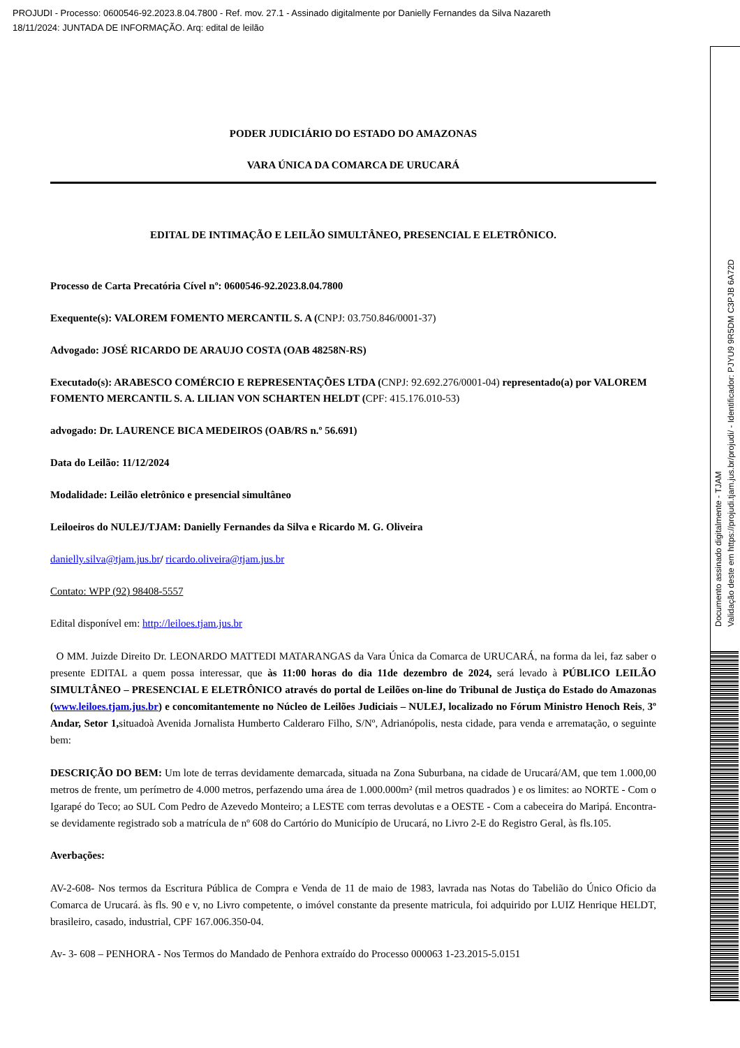PROJUDI - Processo: 0600546-92.2023.8.04.7800 - Ref. mov. 27.1 - Assinado digitalmente por Danielly Fernandes da Silva Nazareth
18/11/2024: JUNTADA DE INFORMAÇÃO. Arq: edital de leilão
PODER JUDICIÁRIO DO ESTADO DO AMAZONAS
VARA ÚNICA DA COMARCA DE URUCARÁ
EDITAL DE INTIMAÇÃO E LEILÃO SIMULTÂNEO, PRESENCIAL E ELETRÔNICO.
Processo de Carta Precatória Cível nº: 0600546-92.2023.8.04.7800
Exequente(s): VALOREM FOMENTO MERCANTIL S. A (CNPJ: 03.750.846/0001-37)
Advogado: JOSÉ RICARDO DE ARAUJO COSTA (OAB 48258N-RS)
Executado(s): ARABESCO COMÉRCIO E REPRESENTAÇÕES LTDA (CNPJ: 92.692.276/0001-04) representado(a) por VALOREM FOMENTO MERCANTIL S. A. LILIAN VON SCHARTEN HELDT (CPF: 415.176.010-53)
advogado: Dr. LAURENCE BICA MEDEIROS (OAB/RS n.º 56.691)
Data do Leilão: 11/12/2024
Modalidade: Leilão eletrônico e presencial simultâneo
Leiloeiros do NULEJ/TJAM: Danielly Fernandes da Silva e Ricardo M. G. Oliveira
danielly.silva@tjam.jus.br/ ricardo.oliveira@tjam.jus.br
Contato: WPP (92) 98408-5557
Edital disponível em: http://leiloes.tjam.jus.br
O MM. Juizde Direito Dr. LEONARDO MATTEDI MATARANGAS da Vara Única da Comarca de URUCARÁ, na forma da lei, faz saber o presente EDITAL a quem possa interessar, que às 11:00 horas do dia 11de dezembro de 2024, será levado à PÚBLICO LEILÃO SIMULTÂNEO – PRESENCIAL E ELETRÔNICO através do portal de Leilões on-line do Tribunal de Justiça do Estado do Amazonas (www.leiloes.tjam.jus.br) e concomitantemente no Núcleo de Leilões Judiciais – NULEJ, localizado no Fórum Ministro Henoch Reis, 3º Andar, Setor 1, situadoà Avenida Jornalista Humberto Calderaro Filho, S/Nº, Adrianópolis, nesta cidade, para venda e arrematação, o seguinte bem:
DESCRIÇÃO DO BEM: Um lote de terras devidamente demarcada, situada na Zona Suburbana, na cidade de Urucará/AM, que tem 1.000,00 metros de frente, um perímetro de 4.000 metros, perfazendo uma área de 1.000.000m² (mil metros quadrados ) e os limites: ao NORTE - Com o Igarapé do Teco; ao SUL Com Pedro de Azevedo Monteiro; a LESTE com terras devolutas e a OESTE - Com a cabeceira do Maripá. Encontra-se devidamente registrado sob a matrícula de nº 608 do Cartório do Município de Urucará, no Livro 2-E do Registro Geral, às fls.105.
Averbações:
AV-2-608- Nos termos da Escritura Pública de Compra e Venda de 11 de maio de 1983, lavrada nas Notas do Tabelião do Único Oficio da Comarca de Urucará. às fls. 90 e v, no Livro competente, o imóvel constante da presente matricula, foi adquirido por LUIZ Henrique HELDT, brasileiro, casado, industrial, CPF 167.006.350-04.
Av- 3- 608 – PENHORA - Nos Termos do Mandado de Penhora extraído do Processo 000063 1-23.2015-5.0151
Documento assinado digitalmente - TJAM
Validação deste em https://projudi.tjam.jus.br/projudi/ - Identificador: PJYU9 9R5DM C3PJB 6A72D